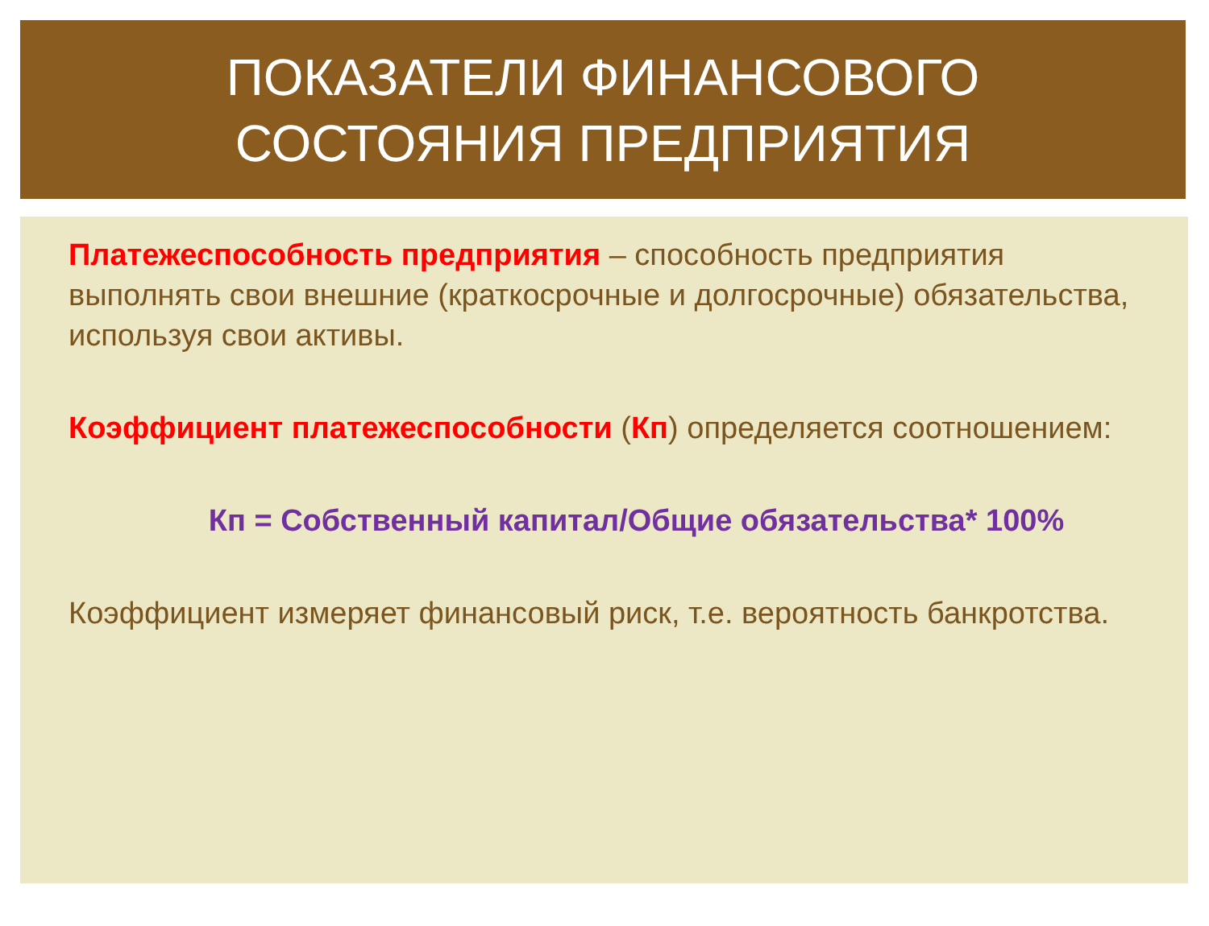ПОКАЗАТЕЛИ ФИНАНСОВОГО
СОСТОЯНИЯ ПРЕДПРИЯТИЯ
Платежеспособность предприятия – способность предприятия выполнять свои внешние (краткосрочные и долгосрочные) обязательства, используя свои активы.
Коэффициент платежеспособности (Кп) определяется соотношением:
Кп = Собственный капитал/Общие обязательства* 100%
Коэффициент измеряет финансовый риск, т.е. вероятность банкротства.